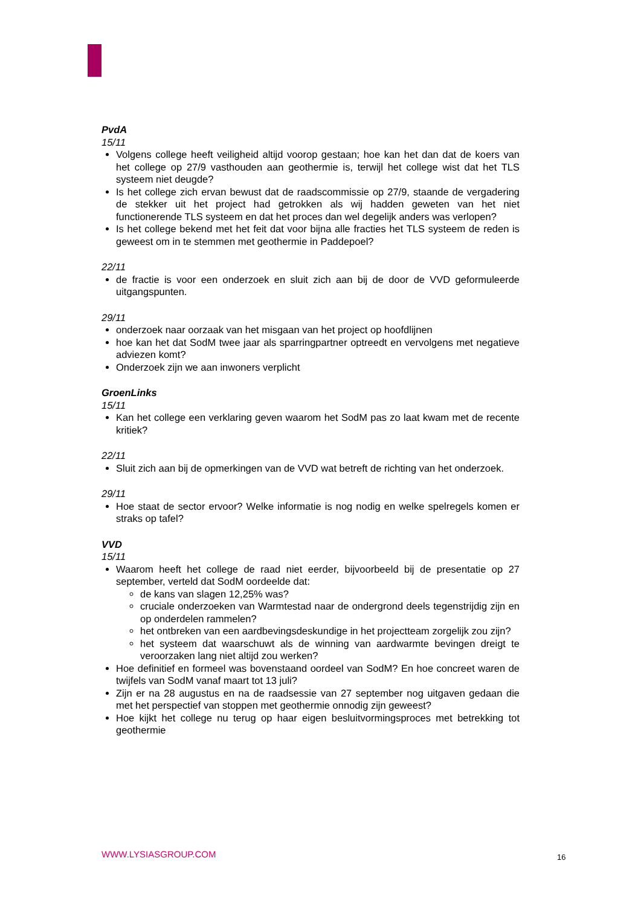PvdA
15/11
Volgens college heeft veiligheid altijd voorop gestaan; hoe kan het dan dat de koers van het college op 27/9 vasthouden aan geothermie is, terwijl het college wist dat het TLS systeem niet deugde?
Is het college zich ervan bewust dat de raadscommissie op 27/9, staande de vergadering de stekker uit het project had getrokken als wij hadden geweten van het niet functionerende TLS systeem en dat het proces dan wel degelijk anders was verlopen?
Is het college bekend met het feit dat voor bijna alle fracties het TLS systeem de reden is geweest om in te stemmen met geothermie in Paddepoel?
22/11
de fractie is voor een onderzoek en sluit zich aan bij de door de VVD geformuleerde uitgangspunten.
29/11
onderzoek naar oorzaak van het misgaan van het project op hoofdlijnen
hoe kan het dat SodM twee jaar als sparringpartner optreedt en vervolgens met negatieve adviezen komt?
Onderzoek zijn we aan inwoners verplicht
GroenLinks
15/11
Kan het college een verklaring geven waarom het SodM pas zo laat kwam met de recente kritiek?
22/11
Sluit zich aan bij de opmerkingen van de VVD wat betreft de richting van het onderzoek.
29/11
Hoe staat de sector ervoor? Welke informatie is nog nodig en welke spelregels komen er straks op tafel?
VVD
15/11
Waarom heeft het college de raad niet eerder, bijvoorbeeld bij de presentatie op 27 september, verteld dat SodM oordeelde dat:
de kans van slagen 12,25% was?
cruciale onderzoeken van Warmtestad naar de ondergrond deels tegenstrijdig zijn en op onderdelen rammelen?
het ontbreken van een aardbevingsdeskundige in het projectteam zorgelijk zou zijn?
het systeem dat waarschuwt als de winning van aardwarmte bevingen dreigt te veroorzaken lang niet altijd zou werken?
Hoe definitief en formeel was bovenstaand oordeel van SodM? En hoe concreet waren de twijfels van SodM vanaf maart tot 13 juli?
Zijn er na 28 augustus en na de raadsessie van 27 september nog uitgaven gedaan die met het perspectief van stoppen met geothermie onnodig zijn geweest?
Hoe kijkt het college nu terug op haar eigen besluitvormingsproces met betrekking tot geothermie
WWW.LYSIASGROUP.COM 16